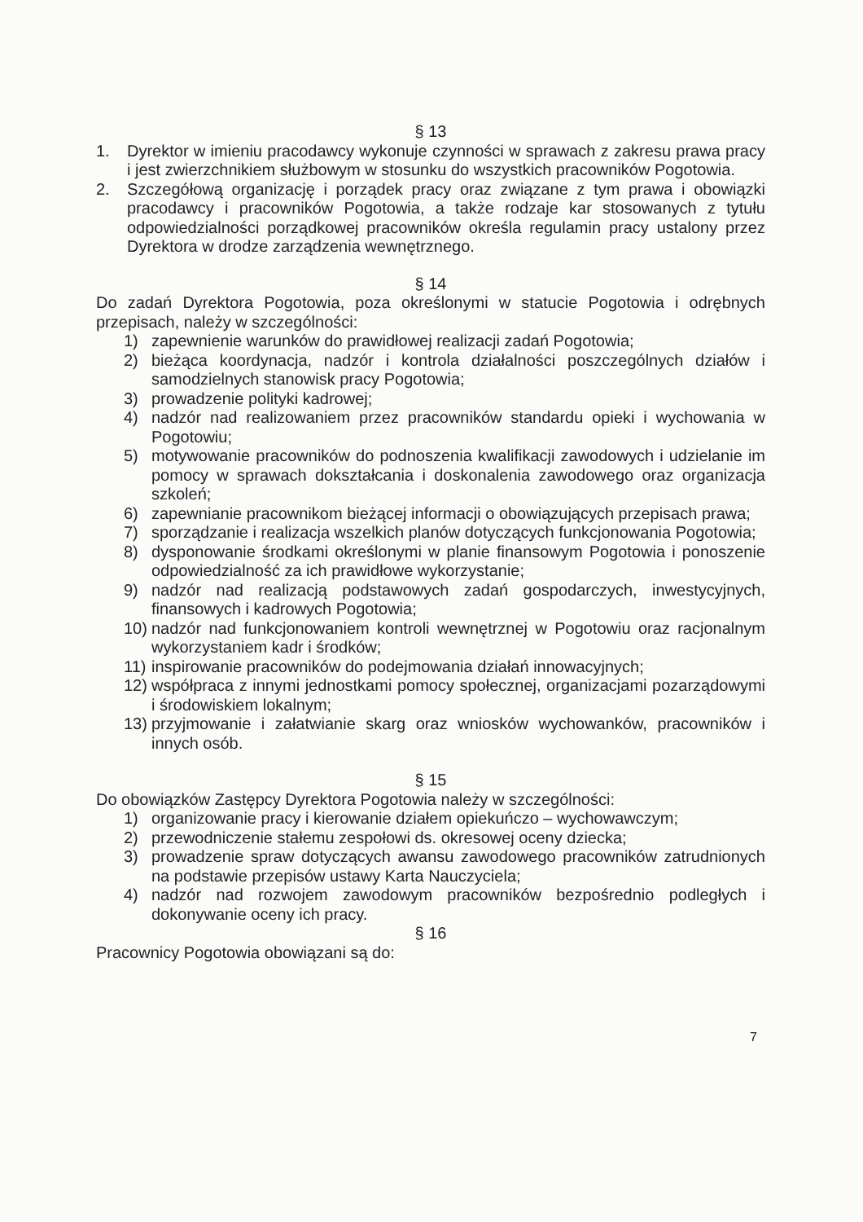§ 13
1. Dyrektor w imieniu pracodawcy wykonuje czynności w sprawach z zakresu prawa pracy i jest zwierzchnikiem służbowym w stosunku do wszystkich pracowników Pogotowia.
2. Szczegółową organizację i porządek pracy oraz związane z tym prawa i obowiązki pracodawcy i pracowników Pogotowia, a także rodzaje kar stosowanych z tytułu odpowiedzialności porządkowej pracowników określa regulamin pracy ustalony przez Dyrektora w drodze zarządzenia wewnętrznego.
§ 14
Do zadań Dyrektora Pogotowia, poza określonymi w statucie Pogotowia i odrębnych przepisach, należy w szczególności:
1) zapewnienie warunków do prawidłowej realizacji zadań Pogotowia;
2) bieżąca koordynacja, nadzór i kontrola działalności poszczególnych działów i samodzielnych stanowisk pracy Pogotowia;
3) prowadzenie polityki kadrowej;
4) nadzór nad realizowaniem przez pracowników standardu opieki i wychowania w Pogotowiu;
5) motywowanie pracowników do podnoszenia kwalifikacji zawodowych i udzielanie im pomocy w sprawach dokształcania i doskonalenia zawodowego oraz organizacja szkoleń;
6) zapewnianie pracownikom bieżącej informacji o obowiązujących przepisach prawa;
7) sporządzanie i realizacja wszelkich planów dotyczących funkcjonowania Pogotowia;
8) dysponowanie środkami określonymi w planie finansowym Pogotowia i ponoszenie odpowiedzialność za ich prawidłowe wykorzystanie;
9) nadzór nad realizacją podstawowych zadań gospodarczych, inwestycyjnych, finansowych i kadrowych Pogotowia;
10) nadzór nad funkcjonowaniem kontroli wewnętrznej w Pogotowiu oraz racjonalnym wykorzystaniem kadr i środków;
11) inspirowanie pracowników do podejmowania działań innowacyjnych;
12) współpraca z innymi jednostkami pomocy społecznej, organizacjami pozarządowymi i środowiskiem lokalnym;
13) przyjmowanie i załatwianie skarg oraz wniosków wychowanków, pracowników i innych osób.
§ 15
Do obowiązków Zastępcy Dyrektora Pogotowia należy w szczególności:
1) organizowanie pracy i kierowanie działem opiekuńczo – wychowawczym;
2) przewodniczenie stałemu zespołowi ds. okresowej oceny dziecka;
3) prowadzenie spraw dotyczących awansu zawodowego pracowników zatrudnionych na podstawie przepisów ustawy Karta Nauczyciela;
4) nadzór nad rozwojem zawodowym pracowników bezpośrednio podległych i dokonywanie oceny ich pracy.
§ 16
Pracownicy Pogotowia obowiązani są do:
7